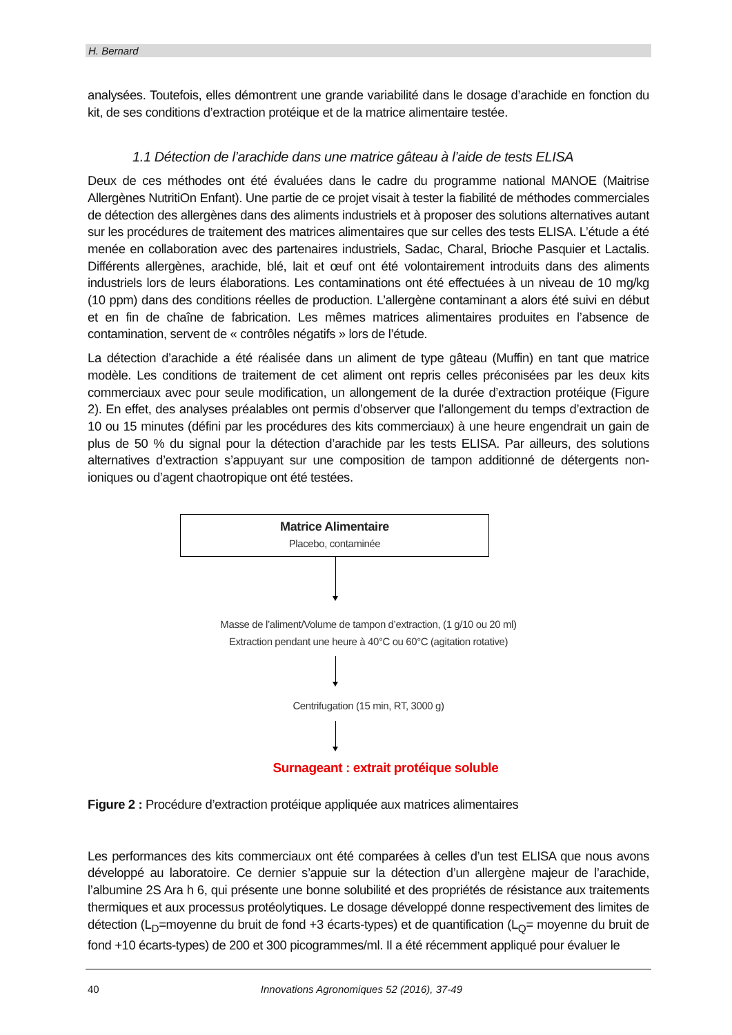H. Bernard
analysées. Toutefois, elles démontrent une grande variabilité dans le dosage d’arachide en fonction du kit, de ses conditions d’extraction protéique et de la matrice alimentaire testée.
1.1 Détection de l’arachide dans une matrice gâteau à l’aide de tests ELISA
Deux de ces méthodes ont été évaluées dans le cadre du programme national MANOE (Maitrise Allergènes NutritiOn Enfant). Une partie de ce projet visait à tester la fiabilité de méthodes commerciales de détection des allergènes dans des aliments industriels et à proposer des solutions alternatives autant sur les procédures de traitement des matrices alimentaires que sur celles des tests ELISA. L’étude a été menée en collaboration avec des partenaires industriels, Sadac, Charal, Brioche Pasquier et Lactalis. Différents allergènes, arachide, blé, lait et œuf ont été volontairement introduits dans des aliments industriels lors de leurs élaborations. Les contaminations ont été effectuées à un niveau de 10 mg/kg (10 ppm) dans des conditions réelles de production. L’allergène contaminant a alors été suivi en début et en fin de chaîne de fabrication. Les mêmes matrices alimentaires produites en l’absence de contamination, servent de « contrôles négatifs » lors de l’étude.
La détection d’arachide a été réalisée dans un aliment de type gâteau (Muffin) en tant que matrice modèle. Les conditions de traitement de cet aliment ont repris celles préconisées par les deux kits commerciaux avec pour seule modification, un allongement de la durée d’extraction protéique (Figure 2). En effet, des analyses préalables ont permis d’observer que l’allongement du temps d’extraction de 10 ou 15 minutes (défini par les procédures des kits commerciaux) à une heure engendrait un gain de plus de 50 % du signal pour la détection d’arachide par les tests ELISA. Par ailleurs, des solutions alternatives d’extraction s’appuyant sur une composition de tampon additionné de détergents non-ioniques ou d’agent chaotropique ont été testées.
Matrice Alimentaire
Placebo, contaminée
Masse de l’aliment/Volume de tampon d’extraction, (1 g/10 ou 20 ml)
Extraction pendant une heure à 40°C ou 60°C (agitation rotative)
Centrifugation (15 min, RT, 3000 g)
Surnageant : extrait protéique soluble
Figure 2 : Procédure d’extraction protéique appliquée aux matrices alimentaires
Les performances des kits commerciaux ont été comparées à celles d’un test ELISA que nous avons développé au laboratoire. Ce dernier s’appuie sur la détection d’un allergène majeur de l’arachide, l’albumine 2S Ara h 6, qui présente une bonne solubilité et des propriétés de résistance aux traitements thermiques et aux processus protéolytiques. Le dosage développé donne respectivement des limites de détection (L<sub>D</sub>=moyenne du bruit de fond +3 écarts-types) et de quantification (L<sub>Q</sub>= moyenne du bruit de fond +10 écarts-types) de 200 et 300 picogrammes/ml. Il a été récemment appliqué pour évaluer le
40 Innovations Agronomiques 52 (2016), 37-49